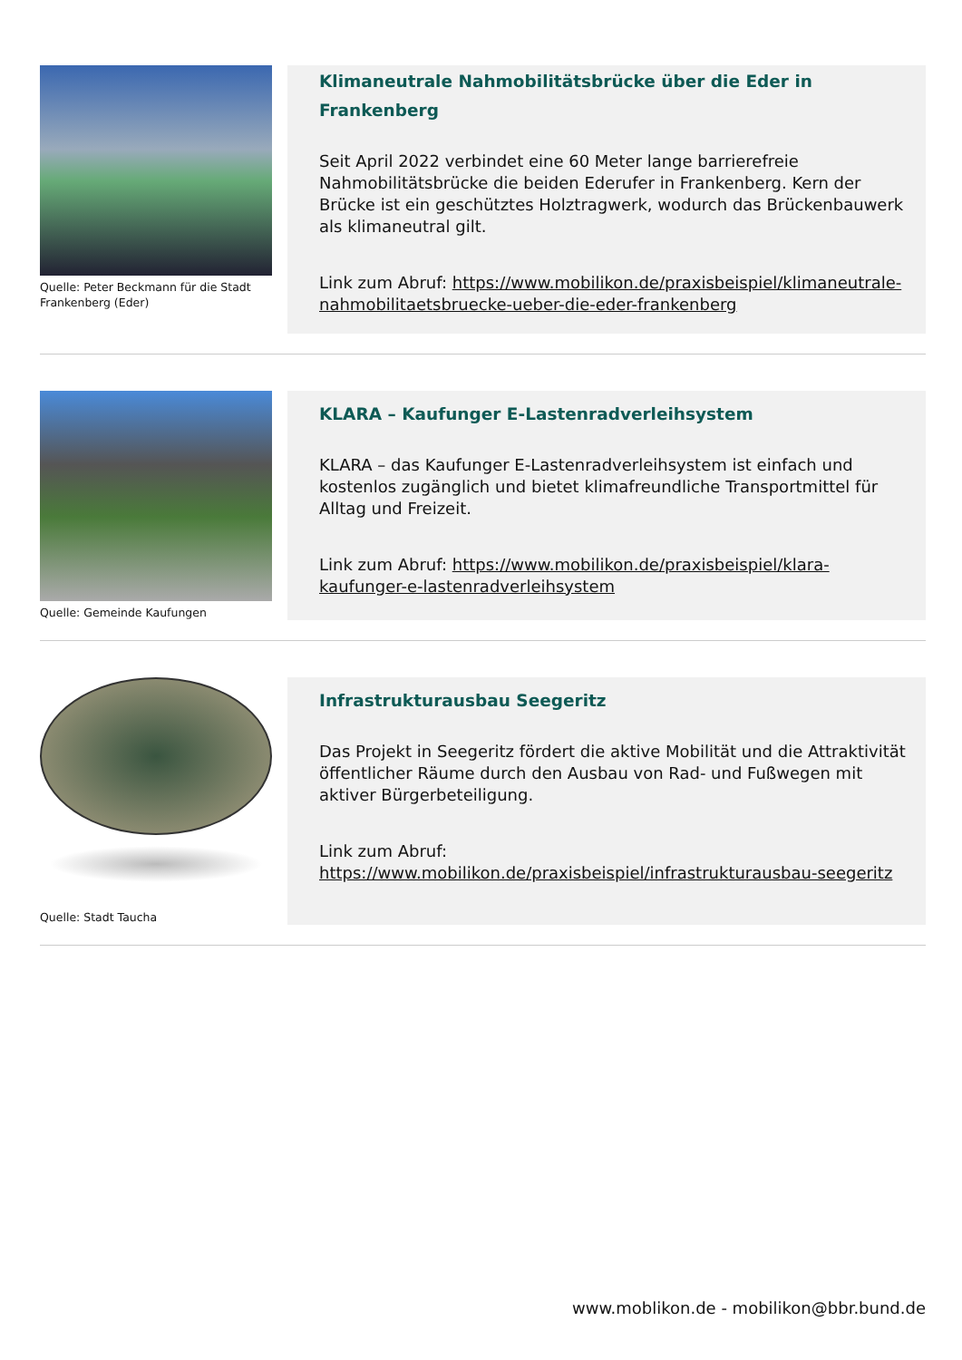Quelle: Peter Beckmann für die Stadt Frankenberg (Eder)
Klimaneutrale Nahmobilitätsbrücke über die Eder in Frankenberg
Seit April 2022 verbindet eine 60 Meter lange barrierefreie Nahmobilitätsbrücke die beiden Ederufer in Frankenberg. Kern der Brücke ist ein geschütztes Holztragwerk, wodurch das Brückenbauwerk als klimaneutral gilt.
Link zum Abruf: https://www.mobilikon.de/praxisbeispiel/klimaneutrale-nahmobilitaetsbruecke-ueber-die-eder-frankenberg
Quelle: Gemeinde Kaufungen
KLARA – Kaufunger E-Lastenradverleihsystem
KLARA – das Kaufunger E-Lastenradverleihsystem ist einfach und kostenlos zugänglich und bietet klimafreundliche Transportmittel für Alltag und Freizeit.
Link zum Abruf: https://www.mobilikon.de/praxisbeispiel/klara-kaufunger-e-lastenradverleihsystem
Quelle: Stadt Taucha
Infrastrukturausbau Seegeritz
Das Projekt in Seegeritz fördert die aktive Mobilität und die Attraktivität öffentlicher Räume durch den Ausbau von Rad- und Fußwegen mit aktiver Bürgerbeteiligung.
Link zum Abruf: https://www.mobilikon.de/praxisbeispiel/infrastrukturausbau-seegeritz
www.moblikon.de - mobilikon@bbr.bund.de